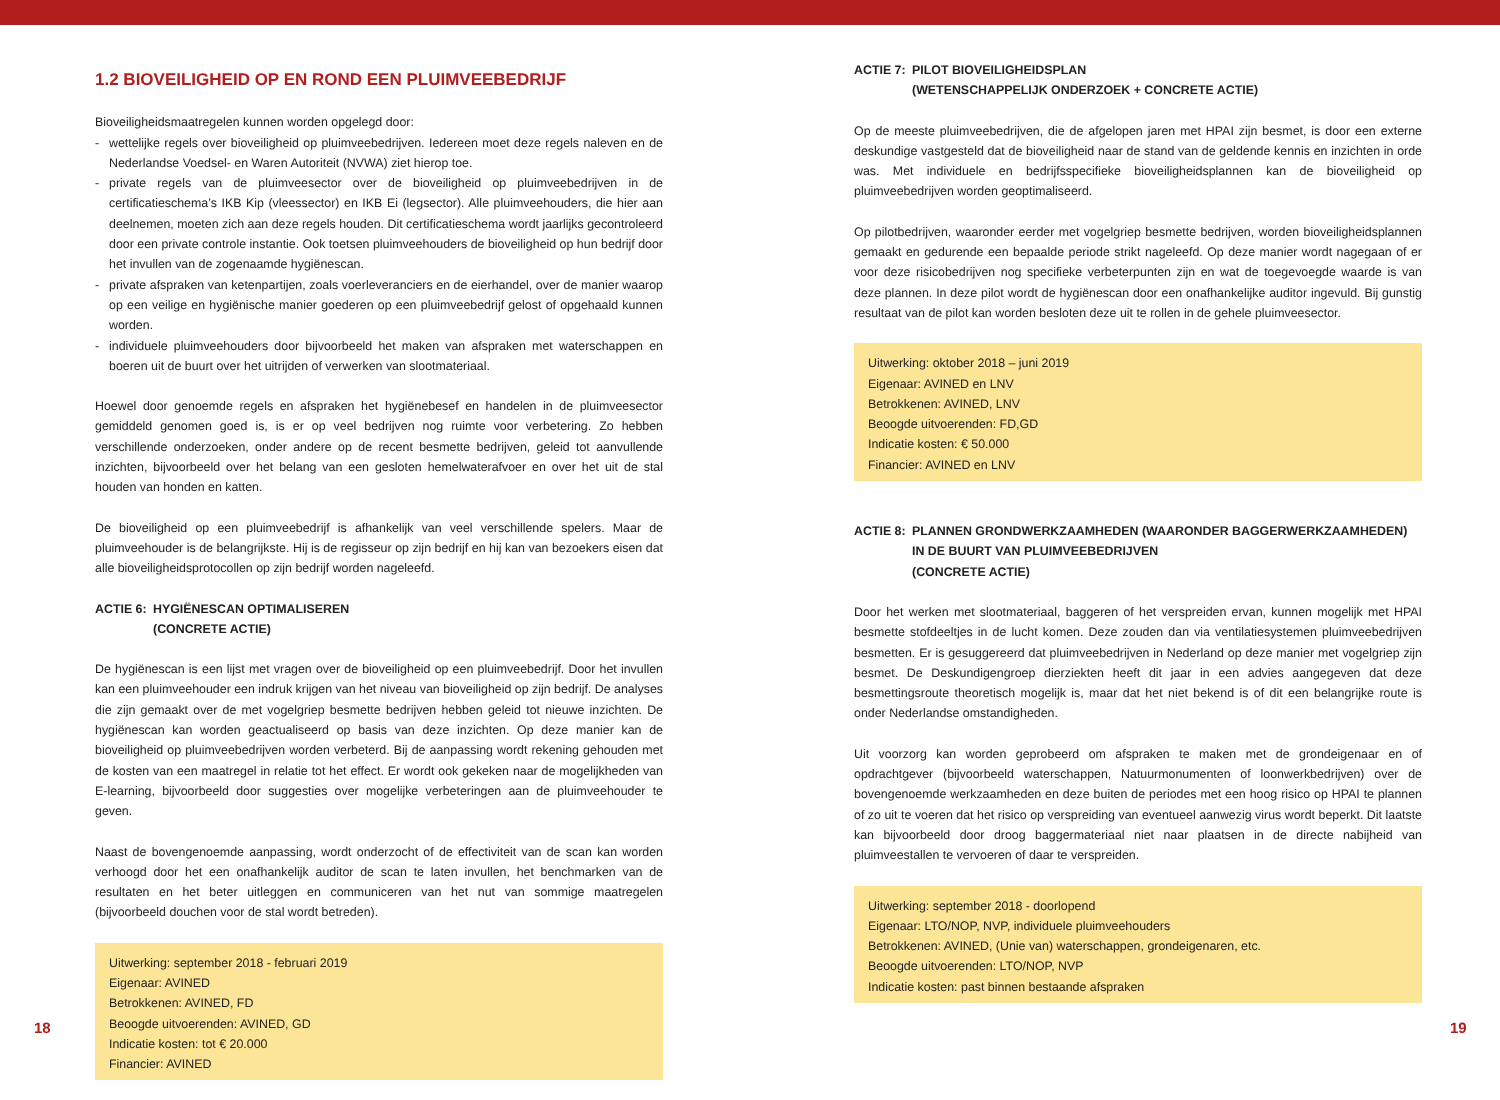1.2 BIOVEILIGHEID OP EN ROND EEN PLUIMVEEBEDRIJF
Bioveiligheidsmaatregelen kunnen worden opgelegd door:
- wettelijke regels over bioveiligheid op pluimveebedrijven. Iedereen moet deze regels naleven en de Nederlandse Voedsel- en Waren Autoriteit (NVWA) ziet hierop toe.
- private regels van de pluimveesector over de bioveiligheid op pluimveebedrijven in de certificatieschema’s IKB Kip (vleessector) en IKB Ei (legsector). Alle pluimveehouders, die hier aan deelnemen, moeten zich aan deze regels houden. Dit certificatieschema wordt jaarlijks gecontroleerd door een private controle instantie. Ook toetsen pluimveehouders de bioveiligheid op hun bedrijf door het invullen van de zogenaamde hygiënescan.
- private afspraken van ketenpartijen, zoals voerleveranciers en de eierhandel, over de manier waarop op een veilige en hygiënische manier goederen op een pluimveebedrijf gelost of opgehaald kunnen worden.
- individuele pluimveehouders door bijvoorbeeld het maken van afspraken met waterschappen en boeren uit de buurt over het uitrijden of verwerken van slootmateriaal.
Hoewel door genoemde regels en afspraken het hygiënebesef en handelen in de pluimveesector gemiddeld genomen goed is, is er op veel bedrijven nog ruimte voor verbetering. Zo hebben verschillende onderzoeken, onder andere op de recent besmette bedrijven, geleid tot aanvullende inzichten, bijvoorbeeld over het belang van een gesloten hemelwaterafvoer en over het uit de stal houden van honden en katten.
De bioveiligheid op een pluimveebedrijf is afhankelijk van veel verschillende spelers. Maar de pluimveehouder is de belangrijkste. Hij is de regisseur op zijn bedrijf en hij kan van bezoekers eisen dat alle bioveiligheidsprotocollen op zijn bedrijf worden nageleefd.
ACTIE 6:
HYGIËNESCAN OPTIMALISEREN
(CONCRETE ACTIE)
De hygiënescan is een lijst met vragen over de bioveiligheid op een pluimveebedrijf. Door het invullen kan een pluimveehouder een indruk krijgen van het niveau van bioveiligheid op zijn bedrijf. De analyses die zijn gemaakt over de met vogelgriep besmette bedrijven hebben geleid tot nieuwe inzichten. De hygiënescan kan worden geactualiseerd op basis van deze inzichten. Op deze manier kan de bioveiligheid op pluimveebedrijven worden verbeterd. Bij de aanpassing wordt rekening gehouden met de kosten van een maatregel in relatie tot het effect. Er wordt ook gekeken naar de mogelijkheden van E-learning, bijvoorbeeld door suggesties over mogelijke verbeteringen aan de pluimveehouder te geven.
Naast de bovengenoemde aanpassing, wordt onderzocht of de effectiviteit van de scan kan worden verhoogd door het een onafhankelijk auditor de scan te laten invullen, het benchmarken van de resultaten en het beter uitleggen en communiceren van het nut van sommige maatregelen (bijvoorbeeld douchen voor de stal wordt betreden).
Uitwerking: september 2018 - februari 2019
Eigenaar: AVINED
Betrokkenen: AVINED, FD
Beoogde uitvoerenden: AVINED, GD
Indicatie kosten: tot € 20.000
Financier: AVINED
18
ACTIE 7:
PILOT BIOVEILIGHEIDSPLAN
(WETENSCHAPPELIJK ONDERZOEK + CONCRETE ACTIE)
Op de meeste pluimveebedrijven, die de afgelopen jaren met HPAI zijn besmet, is door een externe deskundige vastgesteld dat de bioveiligheid naar de stand van de geldende kennis en inzichten in orde was. Met individuele en bedrijfsspecifieke bioveiligheidsplannen kan de bioveiligheid op pluimveebedrijven worden geoptimaliseerd.
Op pilotbedrijven, waaronder eerder met vogelgriep besmette bedrijven, worden bioveiligheidsplannen gemaakt en gedurende een bepaalde periode strikt nageleefd. Op deze manier wordt nagegaan of er voor deze risicobedrijven nog specifieke verbeterpunten zijn en wat de toegevoegde waarde is van deze plannen. In deze pilot wordt de hygiënescan door een onafhankelijke auditor ingevuld. Bij gunstig resultaat van de pilot kan worden besloten deze uit te rollen in de gehele pluimveesector.
Uitwerking: oktober 2018 – juni 2019
Eigenaar: AVINED en LNV
Betrokkenen: AVINED, LNV
Beoogde uitvoerenden: FD,GD
Indicatie kosten: € 50.000
Financier: AVINED en LNV
ACTIE 8:
PLANNEN GRONDWERKZAAMHEDEN (WAARONDER BAGGERWERKZAAMHEDEN)
IN DE BUURT VAN PLUIMVEEBEDRIJVEN
(CONCRETE ACTIE)
Door het werken met slootmateriaal, baggeren of het verspreiden ervan, kunnen mogelijk met HPAI besmette stofdeeltjes in de lucht komen. Deze zouden dan via ventilatiesystemen pluimveebedrijven besmetten. Er is gesuggereerd dat pluimveebedrijven in Nederland op deze manier met vogelgriep zijn besmet. De Deskundigengroep dierziekten heeft dit jaar in een advies aangegeven dat deze besmettingsroute theoretisch mogelijk is, maar dat het niet bekend is of dit een belangrijke route is onder Nederlandse omstandigheden.
Uit voorzorg kan worden geprobeerd om afspraken te maken met de grondeigenaar en of opdrachtgever (bijvoorbeeld waterschappen, Natuurmonumenten of loonwerkbedrijven) over de bovengenoemde werkzaamheden en deze buiten de periodes met een hoog risico op HPAI te plannen of zo uit te voeren dat het risico op verspreiding van eventueel aanwezig virus wordt beperkt. Dit laatste kan bijvoorbeeld door droog baggermateriaal niet naar plaatsen in de directe nabijheid van pluimveestallen te vervoeren of daar te verspreiden.
Uitwerking: september 2018 - doorlopend
Eigenaar: LTO/NOP, NVP, individuele pluimveehouders
Betrokkenen: AVINED, (Unie van) waterschappen, grondeigenaren, etc.
Beoogde uitvoerenden: LTO/NOP, NVP
Indicatie kosten: past binnen bestaande afspraken
19